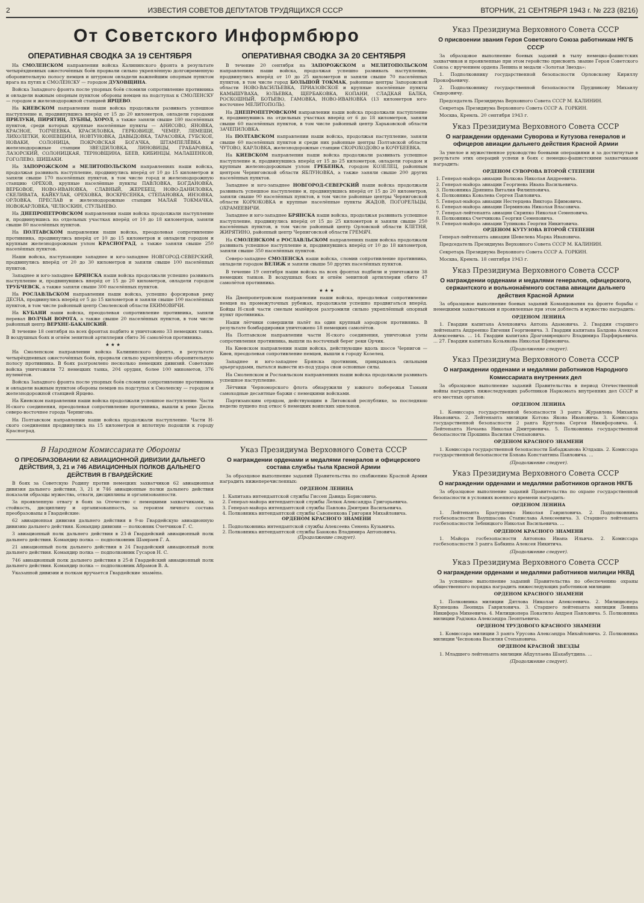2 ИЗВЕСТИЯ СОВЕТОВ ДЕПУТАТОВ ТРУДЯЩИХСЯ СССР ВТОРНИК, 21 СЕНТЯБРЯ 1943 г. № 223 (8216)
От Советского Информбюро
ОПЕРАТИВНАЯ СВОДКА ЗА 19 СЕНТЯБРЯ
На СМОЛЕНСКОМ направлении войска Калининского фронта в результате четырёхдневных ожесточённых боёв прорвали сильно укреплённую долговременную оборонительную полосу немцев и штурмом овладели важнейшим опорным пунктом врага на путях к СМОЛЕНСКУ — городом ДУХОВЩИНА.
Войска Западного фронта после упорных боёв сломили сопротивление противника и овладели важным опорным пунктом обороны немцев на подступах к СМОЛЕНСКУ — городом и железнодорожной станцией ЯРЦЕВО.
На КИЕВСКОМ направлении наши войска продолжали развивать успешное наступление и, продвинувшись вперёд от 15 до 20 километров, овладели городами ПРИЛУКИ, ПИРЯТИН, ЛУБНЫ, ХОРОЛ, а также заняли свыше 180 населённых пунктов, среди которых крупные населённые пункты — АНИСОВО, ЯНОВКА, КРАСНОЕ, ТОПЧЕЕВКА, КРАСИЛОВКА, ГЕРКОВИЦЕ, ЧЕМЕР, ЛЕМЕШИ, ЛИХОЛЕТКИ, КОНЕВЩИНА, НОВТУНОВКА, ДАВЫДОВКА, ТАРАСОВКА, ГУБСКОЕ, НОВАКИ, СОЛОНИЦА, ПОКРОВСКАЯ БОГАЧКА, ШТАМПЕЛЁВКА и железнодорожные станции ЗВЕЗДИЛОВКА, ЛИНОВИЦЫ, ГРАБАРОВКА, ЛАЗОРСКИЙ, СОЛОНИЦКАЯ, ТЕРНОВЩИНА, БЕЕВ, КИБИНЦЫ, МАЛАШЕНКОВ, ГОГОЛЕВО, ШИШАКИ.
На ЗАПОРОЖСКОМ и МЕЛИТОПОЛЬСКОМ направлениях наши войска, продолжая развивать наступление, продвинулись вперёд от 10 до 15 километров и заняли свыше 170 населённых пунктов, в том числе город и железнодорожную станцию ОРЕХОВ, крупные населённые пункты ПАВЛОВКА, БОГДАНОВКА, ВЕРБОВОЕ, НОВО-ИВАНОВКА, СЛАВНЫЙ, ЖЕРЕБЕЦ, НОВО-ДАНИЛОВКА, СКЕЛИВАТА, КАЙКУЛАК, ОРЕХОВКА, ВОСКРЕСЕНКА, СТЕПАНОВКА, ИНЗОВКА, ОРЛОВКА, ПРЕСЛАВ и железнодорожные станции МАЛАЯ ТОКМАЧКА, НОВОКАРЛОВКА, ЧЕЛЮСКИН, СТУЛЬНЕВО.
На ДНЕПРОПЕТРОВСКОМ направлении наши войска продолжали наступление и, продвинувшись на отдельных участках вперёд от 10 до 18 километров, заняли свыше 80 населённых пунктов.
На ПОЛТАВСКОМ направлении наши войска, преодолевая сопротивление противника, продвинулись вперёд от 10 до 15 километров и овладели городом и крупным железнодорожным узлом КРАСНОГРАД, а также заняли свыше 250 населённых пунктов.
Наши войска, наступающие западнее и юго-западнее НОВГОРОД-СЕВЕРСКИЙ, продвинулись вперёд от 20 до 30 километров и заняли свыше 100 населённых пунктов.
Западнее и юго-западнее БРЯНСКА наши войска продолжали успешно развивать наступление и, продвинувшись вперёд от 15 до 20 километров, овладели городом ТРУБЧЕВСК, а также заняли свыше 300 населённых пунктов.
На РОСЛАВЛЬСКОМ направлении наши войска, успешно форсировав реку ДЕСНА, продвинулись вперёд от 5 до 15 километров и заняли свыше 100 населённых пунктов, в том числе районный центр Смоленской области ЕКИМОВИЧИ.
На КУБАНИ наши войска, преодолевая сопротивление противника, заняли перевал ВОЛЧЬИ ВОРОТА, а также свыше 20 населённых пунктов, в том числе районный центр ВЕРХНЕ-БАКАНСКИЙ.
В течение 18 сентября на всех фронтах подбито и уничтожено 33 немецких танка. В воздушных боях и огнём зенитной артиллерии сбито 36 самолётов противника.
★ ★ ★
На Смоленском направлении войска Калининского фронта, в результате четырёхдневных ожесточённых боёв, прорвали сильно укреплённую оборонительную полосу противника. В боях разгромлено несколько немецких дивизий. Советские войска уничтожили 72 немецких танка, 204 орудия, более 100 минометов, 376 пулемётов.
Войска Западного фронта после упорных боёв сломили сопротивление противника и овладели важным пунктом обороны немцев на подступах к Смоленску — городом и железнодорожной станцией Ярцево.
На Киевском направлении наши войска продолжали успешное наступление. Части Н-ского соединения, преодолевая сопротивление противника, вышли к реке Десна северо-восточнее города Чернигова.
На Полтавском направлении наши войска продолжали наступление. Части Н-ского соединения продвинулись на 15 километров и вплотную подошли к городу Красноград.
ОПЕРАТИВНАЯ СВОДКА ЗА 20 СЕНТЯБРЯ
В течение 20 сентября на ЗАПОРОЖСКОМ и МЕЛИТОПОЛЬСКОМ направлениях наши войска, продолжая успешно развивать наступление, продвинулись вперёд от 10 до 25 километров и заняли свыше 70 населённых пунктов, в том числе город БОЛЬШОЙ ТОКМАК, районные центры Запорожской области НОВО-ВАСИЛЬЕВКА, ПРИАЗОВСКОЕ и крупные населённые пункты КАМЫШУВАХА, ЮЛЬЕВКА, ЩЕРБАКОВКА, КОПАНИ, СЛАДКАЯ БАЛКА, РОСКОШНЫЙ, БОТЬЕВО, ГАМОВКА, НОВО-ИВАНОВКА (13 километров юго-восточнее МЕЛИТОПОЛЬ).
На ДНЕПРОПЕТРОВСКОМ направлении наши войска продолжали наступление и, продвинувшись на отдельных участках вперёд от 6 до 18 километров, заняли свыше 60 населённых пунктов, в том числе районный центр Харьковской области ЗАЧЕПИЛОВКА.
На ПОЛТАВСКОМ направлении наши войска, продолжая наступление, заняли свыше 60 населённых пунктов и среди них районные центры Полтавской области ЧУТОВО, КАРЛОВКА, железнодорожные станции СКОРОХОДОВО и КОЧУБЕЕВКА.
На КИЕВСКОМ направлении наши войска продолжали развивать успешное наступление и, продвинувшись вперёд от 15 до 25 километров, овладели городом и крупным железнодорожным узлом ГРЕБЕНКА, городом КОЗЕЛЕЦ, районным центром Черниговской области ЯБЛУНОВКА, а также заняли свыше 200 других населённых пунктов.
Западнее и юго-западнее НОВГОРОД-СЕВЕРСКИЙ наши войска продолжали развивать успешное наступление и, продвинувшись вперёд от 15 до 20 километров, заняли свыше 90 населённых пунктов, в том числе районные центры Черниговской области КОРЮКОВКА и крупные населённые пункты ЖАДОВ, ПОГОРЕЛЬЦЫ, ОХРАМЕЕВИЧИ.
Западнее и юго-западнее БРЯНСКА наши войска, продолжая развивать успешное наступление, продвинулись вперёд от 15 до 25 километров и заняли свыше 250 населённых пунктов, в том числе районный центр Орловской области КЛЕТНЯ, ЖИРЯТИНО, районный центр Черниговской области ГРЕМЯЧ.
На СМОЛЕНСКОМ и РОСЛАВЛЬСКОМ направлениях наши войска продолжали развивать успешное наступление и, продвинувшись вперёд от 10 до 18 километров, заняли свыше 350 населённых пунктов.
Северо-западнее СМОЛЕНСКА наши войска, сломив сопротивление противника, овладели городом ВЕЛИЖ и заняли свыше 50 других населённых пунктов.
В течение 19 сентября наши войска на всех фронтах подбили и уничтожили 38 немецких танков. В воздушных боях и огнём зенитной артиллерии сбито 47 самолётов противника.
★ ★ ★
На Днепропетровском направлении наши войска, преодолевая сопротивление немцев на промежуточных рубежах, продолжали успешно продвигаться вперёд. Бойцы Н-ской части смелым манёвром разгромили сильно укреплённый опорный пункт противника.
Наши лётчики совершили налёт на один крупный аэродром противника. В результате бомбардировки уничтожено 18 немецких самолётов.
На Полтавском направлении части Н-ского соединения, уничтожая узлы сопротивления противника, вышли на восточный берег реки Орчик.
На Киевском направлении наши войска, действующие вдоль шоссе Чернигов — Киев, преодолевая сопротивление немцев, вышли к городу Козелец.
Западнее и юго-западнее Брянска противник, прикрываясь сильными арьергардами, пытался вывести из-под удара свои основные силы.
На Смоленском и Рославльском направлениях наши войска продолжали развивать успешное наступление.
Лётчики Черноморского флота обнаружили у южного побережья Тамани самоходные десантные баржи с немецкими войсками.
Партизанским отрядом, действующим в Литовской республике, за последнюю неделю пущено под откос 6 немецких воинских эшелонов.
В Народном Комиссариате Обороны
О ПРЕОБРАЗОВАНИИ 62 АВИАЦИОННОЙ ДИВИЗИИ ДАЛЬНЕГО ДЕЙСТВИЯ, 3, 21 и 746 АВИАЦИОННЫХ ПОЛКОВ ДАЛЬНЕГО ДЕЙСТВИЯ В ГВАРДЕЙСКИЕ
В боях за Советскую Родину против немецких захватчиков 62 авиационная дивизия дальнего действия, 3, 21 и 746 авиационные полки дальнего действия показали образцы мужества, отваги, дисциплины и организованности.
За проявленную отвагу в боях за Отечество с немецкими захватчиками, за стойкость, дисциплину и организованность, за героизм личного состава преобразованы в Гвардейские:
62 авиационная дивизия дальнего действия в 9-ю Гвардейскую авиационную дивизию дальнего действия. Командир дивизии — полковник Счетчиков Г. С.
3 авиационный полк дальнего действия в 23-й Гвардейский авиационный полк дальнего действия. Командир полка — подполковник Шамраев Г. А.
21 авиационный полк дальнего действия в 24 Гвардейский авиационный полк дальнего действия. Командир полка — подполковник Гусаров Н. С.
746 авиационный полк дальнего действия в 25-й Гвардейский авиационный полк дальнего действия. Командир полка — подполковник Абрамов В. А.
Указанной дивизии и полкам вручается Гвардейские знамёна.
Указ Президиума Верховного Совета СССР
О награждении орденами и медалями генералов и офицерского состава службы тыла Красной Армии
За образцовое выполнение заданий Правительства по снабжению Красной Армии наградить нижеперечисленных:
ОРДЕНОМ ЛЕНИНА
1. Капитана интендантской службы Гиссен Давида Борисовича.
2. Генерал-майора интендантской службы Лелюк Александра Григорьевича.
3. Генерал-майора интендантской службы Павлова Дмитрия Васильевича.
4. Полковника интендантской службы Савоненкова Григория Михайловича.
ОРДЕНОМ КРАСНОГО ЗНАМЕНИ
1. Подполковника интендантской службы Алексеева Семена Кузьмича.
2. Полковника интендантской службы Баюкова Владимира Антоновича.
(Продолжение следует).
Указ Президиума Верховного Совета СССР
О присвоении звания Героя Советского Союза работникам НКГБ СССР
За образцовое выполнение боевых заданий в тылу немецко-фашистских захватчиков и проявленные при этом геройство присвоить звание Героя Советского Союза с вручением ордена Ленина и медали «Золотая Звезда»:
1. Подполковнику государственной безопасности Орловскому Кириллу Прокофьевичу.
2. Подполковнику государственной безопасности Прудникову Михаилу Сидоровичу.
Председатель Президиума Верховного Совета СССР М. КАЛИНИН.
Секретарь Президиума Верховного Совета СССР А. ГОРКИН.
Москва, Кремль. 20 сентября 1943 г.
Указ Президиума Верховного Совета СССР
О награждении орденами Суворова и Кутузова генералов и офицеров авиации дальнего действия Красной Армии
За умелое и мужественное руководство боевыми операциями и за достигнутые в результате этих операций успехи в боях с немецко-фашистскими захватчиками наградить:
ОРДЕНОМ СУВОРОВА ВТОРОЙ СТЕПЕНИ
1. Генерал-майора авиации Волкова Николая Андреевича.
2. Генерал-майора авиации Георгиева Ивана Васильевича.
3. Полковника Дрянина Виталия Филипповича.
4. Полковника Ковалева Сергея Павловича.
5. Генерал-майора авиации Нестерцева Виктора Ефимовича.
6. Генерал-майора авиации Перминова Николая Власовича.
7. Генерал-лейтенанта авиации Скрипко Николая Семеновича.
8. Полковника Счетчикова Георгия Семеновича.
9. Генерал-майора авиации Тупикова Георгия Никитовича.
ОРДЕНОМ КУТУЗОВА ВТОРОЙ СТЕПЕНИ
Генерал-лейтенанта авиации Шевелева Марка Ивановича.
Председатель Президиума Верховного Совета СССР М. КАЛИНИН.
Секретарь Президиума Верховного Совета СССР А. ГОРКИН.
Москва, Кремль. 18 сентября 1943 г.
Указ Президиума Верховного Совета СССР
О награждении орденами и медалями генералов, офицерского, сержантского и вольнонаёмного состава авиации дальнего действия Красной Армии
За образцовое выполнение боевых заданий Командования на фронте борьбы с немецкими захватчиками и проявленные при этом доблесть и мужество наградить:
ОРДЕНОМ ЛЕНИНА
1. Гвардии капитана Алехновича Антона Адамовича. 2. Гвардии старшего лейтенанта Андреенко Евгения Георгиевича. 3. Гвардии капитана Балдова Алексея Алексеевича. ... 14. Гвардии капитана Драгомирецкого Владимира Парфирьевича. ... 27. Гвардии капитана Козьякова Николая Ефимовича.
(Продолжение следует).
Указ Президиума Верховного Совета СССР
О награждении орденами и медалями работников Народного Комиссариата внутренних дел
За образцовое выполнение заданий Правительства в период Отечественной войны наградить нижеследующих работников Наркомата внутренних дел СССР и его местных органов:
ОРДЕНОМ ЛЕНИНА
1. Комиссара государственной безопасности 3 ранга Журавлева Михаила Ивановича. 2. Лейтенанта милиции Котова Якова Ивановича. 3. Комиссара государственной безопасности 2 ранга Круглова Сергея Никифоровича. 4. Лейтенанта Нечаева Николая Дмитриевича. 5. Полковника государственной безопасности Прошина Василия Степановича.
ОРДЕНОМ КРАСНОГО ЗНАМЕНИ
1. Комиссара государственной безопасности Бабаджанова Юлдаша. 2. Комиссара государственной безопасности Бзнава Константина Павловича. ...
(Продолжение следует).
Указ Президиума Верховного Совета СССР
О награждении орденами и медалями работников органов НКГБ
За образцовое выполнение заданий Правительства по охране государственной безопасности в условиях военного времени наградить:
ОРДЕНОМ ЛЕНИНА
1. Лейтенанта Братушенко Николая Гавриловича. 2. Подполковника госбезопасности Ваупшасова Станислава Алексеевича. 3. Старшего лейтенанта госбезопасности Зебницкого Николая Васильевича. ...
ОРДЕНОМ КРАСНОГО ЗНАМЕНИ
1. Майора госбезопасности Антонова Ивана Ильича. 2. Комиссара госбезопасности 3 ранга Бабкина Алексея Никитича.
(Продолжение следует).
Указ Президиума Верховного Совета СССР
О награждении орденами и медалями работников милиции НКВД
За успешное выполнение заданий Правительства по обеспечению охраны общественного порядка наградить нижеследующих работников милиции:
ОРДЕНОМ КРАСНОГО ЗНАМЕНИ
1. Полковника милиции Дятлова Николая Алексеевича. 2. Милиционера Кузнецова Леонида Гавриловича. 3. Старшего лейтенанта милиции Левина Никифора Михеевича. 4. Милиционера Покатило Андрея Павловича. 5. Полковника милиции Радзюка Александра Леонтьевича.
ОРДЕНОМ ТРУДОВОГО КРАСНОГО ЗНАМЕНИ
1. Комиссара милиции 3 ранга Урусова Александра Михайловича. 2. Полковника милиции Чесноковa Василия Степановича.
ОРДЕНОМ КРАСНОЙ ЗВЕЗДЫ
1. Младшего лейтенанта милиции Абдуллаева Шахабутдина. ...
(Продолжение следует).